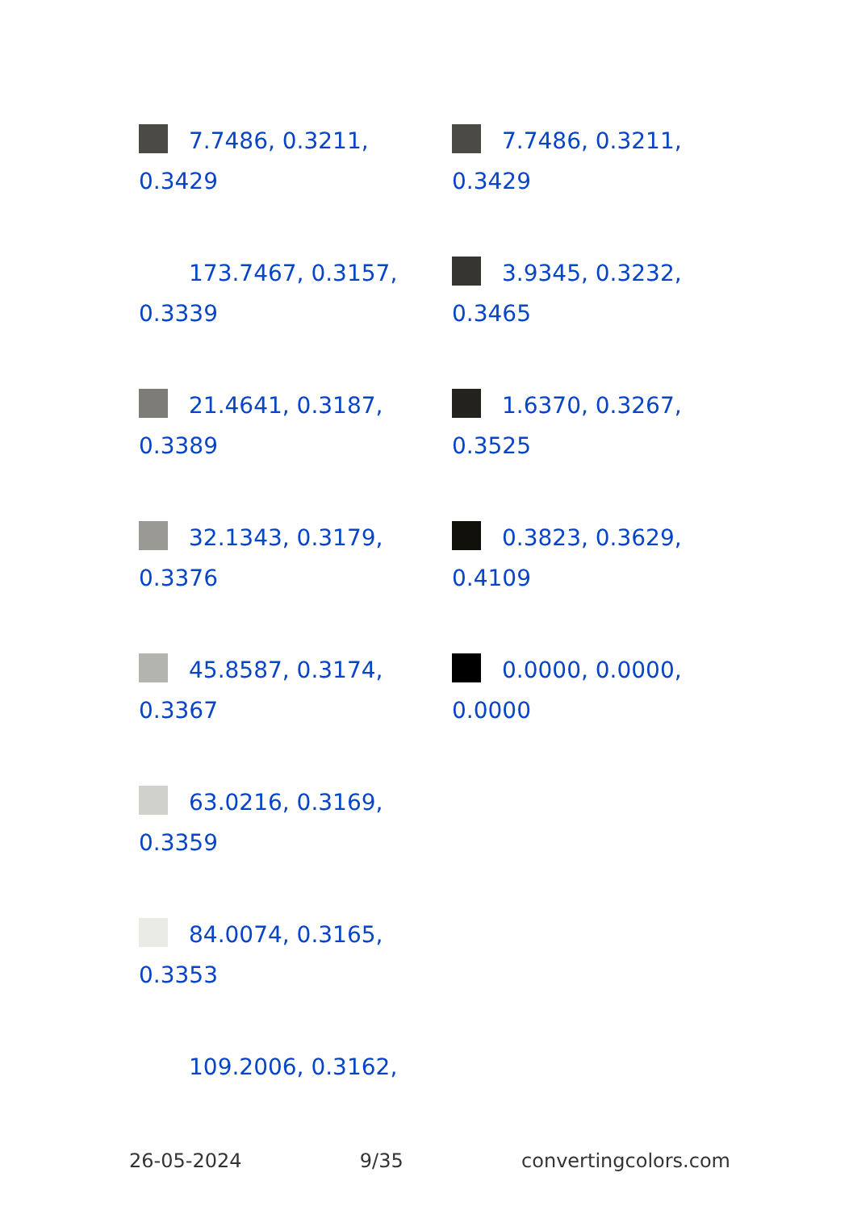7.7486, 0.3211, 0.3429
7.7486, 0.3211, 0.3429
173.7467, 0.3157, 0.3339
3.9345, 0.3232, 0.3465
21.4641, 0.3187, 0.3389
1.6370, 0.3267, 0.3525
32.1343, 0.3179, 0.3376
0.3823, 0.3629, 0.4109
45.8587, 0.3174, 0.3367
0.0000, 0.0000, 0.0000
63.0216, 0.3169, 0.3359
84.0074, 0.3165, 0.3353
109.2006, 0.3162,
26-05-2024 9/35 convertingcolors.com